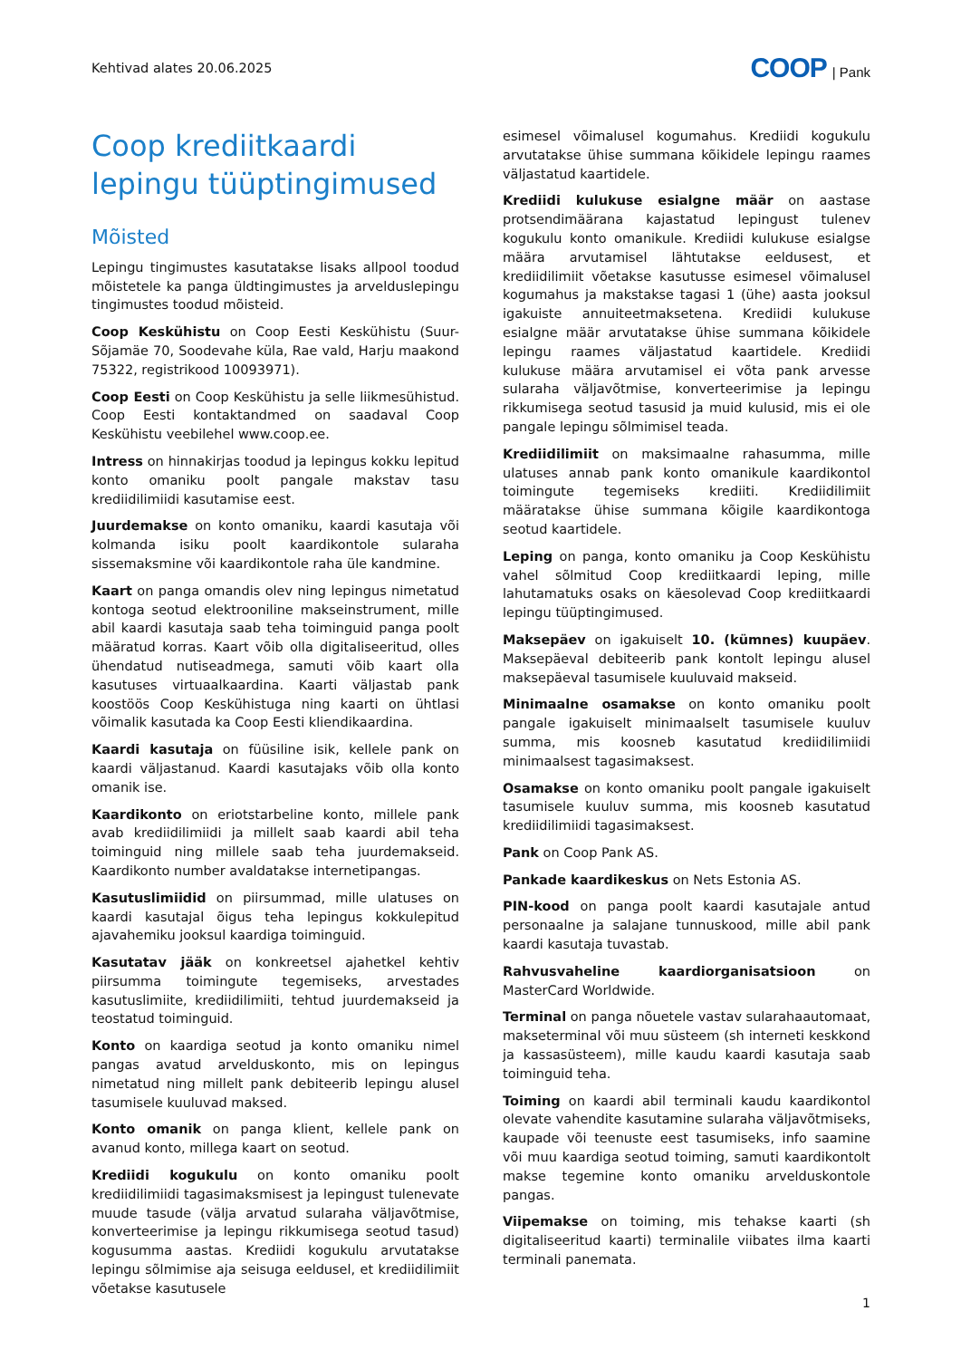Kehtivad alates 20.06.2025
COOP | Pank
Coop krediitkaardi lepingu tüüptingimused
Mõisted
Lepingu tingimustes kasutatakse lisaks allpool toodud mõistetele ka panga üldtingimustes ja arvelduslepingu tingimustes toodud mõisteid.
Coop Keskühistu on Coop Eesti Keskühistu (Suur-Sõjamäe 70, Soodevahe küla, Rae vald, Harju maakond 75322, registrikood 10093971).
Coop Eesti on Coop Keskühistu ja selle liikmesühistud. Coop Eesti kontaktandmed on saadaval Coop Keskühistu veebilehel www.coop.ee.
Intress on hinnakirjas toodud ja lepingus kokku lepitud konto omaniku poolt pangale makstav tasu krediidilimiidi kasutamise eest.
Juurdemakse on konto omaniku, kaardi kasutaja või kolmanda isiku poolt kaardikontole sularaha sissemaksmine või kaardikontole raha üle kandmine.
Kaart on panga omandis olev ning lepingus nimetatud kontoga seotud elektrooniline makseinstrument, mille abil kaardi kasutaja saab teha toiminguid panga poolt määratud korras. Kaart võib olla digitaliseeritud, olles ühendatud nutiseadmega, samuti võib kaart olla kasutuses virtuaalkaardina. Kaarti väljastab pank koostöös Coop Keskühistuga ning kaarti on ühtlasi võimalik kasutada ka Coop Eesti kliendikaardina.
Kaardi kasutaja on füüsiline isik, kellele pank on kaardi väljastanud. Kaardi kasutajaks võib olla konto omanik ise.
Kaardikonto on eriotstarbeline konto, millele pank avab krediidilimiidi ja millelt saab kaardi abil teha toiminguid ning millele saab teha juurdemakseid. Kaardikonto number avaldatakse internetipangas.
Kasutuslimiidid on piirsummad, mille ulatuses on kaardi kasutajal õigus teha lepingus kokkulepitud ajavahemiku jooksul kaardiga toiminguid.
Kasutatav jääk on konkreetsel ajahetkel kehtiv piirsumma toimingute tegemiseks, arvestades kasutuslimiite, krediidilimiiti, tehtud juurdemakseid ja teostatud toiminguid.
Konto on kaardiga seotud ja konto omaniku nimel pangas avatud arvelduskonto, mis on lepingus nimetatud ning millelt pank debiteerib lepingu alusel tasumisele kuuluvad maksed.
Konto omanik on panga klient, kellele pank on avanud konto, millega kaart on seotud.
Krediidi kogukulu on konto omaniku poolt krediidilimiidi tagasimaksmisest ja lepingust tulenevate muude tasude (välja arvatud sularaha väljavõtmise, konverteerimise ja lepingu rikkumisega seotud tasud) kogusumma aastas. Krediidi kogukulu arvutatakse lepingu sõlmimise aja seisuga eeldusel, et krediidilimiit võetakse kasutusele
esimesel võimalusel kogumahus. Krediidi kogukulu arvutatakse ühise summana kõikidele lepingu raames väljastatud kaartidele.
Krediidi kulukuse esialgne määr on aastase protsendimäärana kajastatud lepingust tulenev kogukulu konto omanikule. Krediidi kulukuse esialgse määra arvutamisel lähtutakse eeldusest, et krediidilimiit võetakse kasutusse esimesel võimalusel kogumahus ja makstakse tagasi 1 (ühe) aasta jooksul igakuiste annuiteetmaksetena. Krediidi kulukuse esialgne määr arvutatakse ühise summana kõikidele lepingu raames väljastatud kaartidele. Krediidi kulukuse määra arvutamisel ei võta pank arvesse sularaha väljavõtmise, konverteerimise ja lepingu rikkumisega seotud tasusid ja muid kulusid, mis ei ole pangale lepingu sõlmimisel teada.
Krediidilimiit on maksimaalne rahasumma, mille ulatuses annab pank konto omanikule kaardikontol toimingute tegemiseks krediiti. Krediidilimiit määratakse ühise summana kõigile kaardikontoga seotud kaartidele.
Leping on panga, konto omaniku ja Coop Keskühistu vahel sõlmitud Coop krediitkaardi leping, mille lahutamatuks osaks on käesolevad Coop krediitkaardi lepingu tüüptingimused.
Maksepäev on igakuiselt 10. (kümnes) kuupäev. Maksepäeval debiteerib pank kontolt lepingu alusel maksepäeval tasumisele kuuluvaid makseid.
Minimaalne osamakse on konto omaniku poolt pangale igakuiselt minimaalselt tasumisele kuuluv summa, mis koosneb kasutatud krediidilimiidi minimaalsest tagasimaksest.
Osamakse on konto omaniku poolt pangale igakuiselt tasumisele kuuluv summa, mis koosneb kasutatud krediidilimiidi tagasimaksest.
Pank on Coop Pank AS.
Pankade kaardikeskus on Nets Estonia AS.
PIN-kood on panga poolt kaardi kasutajale antud personaalne ja salajane tunnuskood, mille abil pank kaardi kasutaja tuvastab.
Rahvusvaheline kaardiorganisatsioon on MasterCard Worldwide.
Terminal on panga nõuetele vastav sularahaautomaat, makseterminal või muu süsteem (sh interneti keskkond ja kassasüsteem), mille kaudu kaardi kasutaja saab toiminguid teha.
Toiming on kaardi abil terminali kaudu kaardikontol olevate vahendite kasutamine sularaha väljavõtmiseks, kaupade või teenuste eest tasumiseks, info saamine või muu kaardiga seotud toiming, samuti kaardikontolt makse tegemine konto omaniku arvelduskontole pangas.
Viipemakse on toiming, mis tehakse kaarti (sh digitaliseeritud kaarti) terminalile viibates ilma kaarti terminali panemata.
1